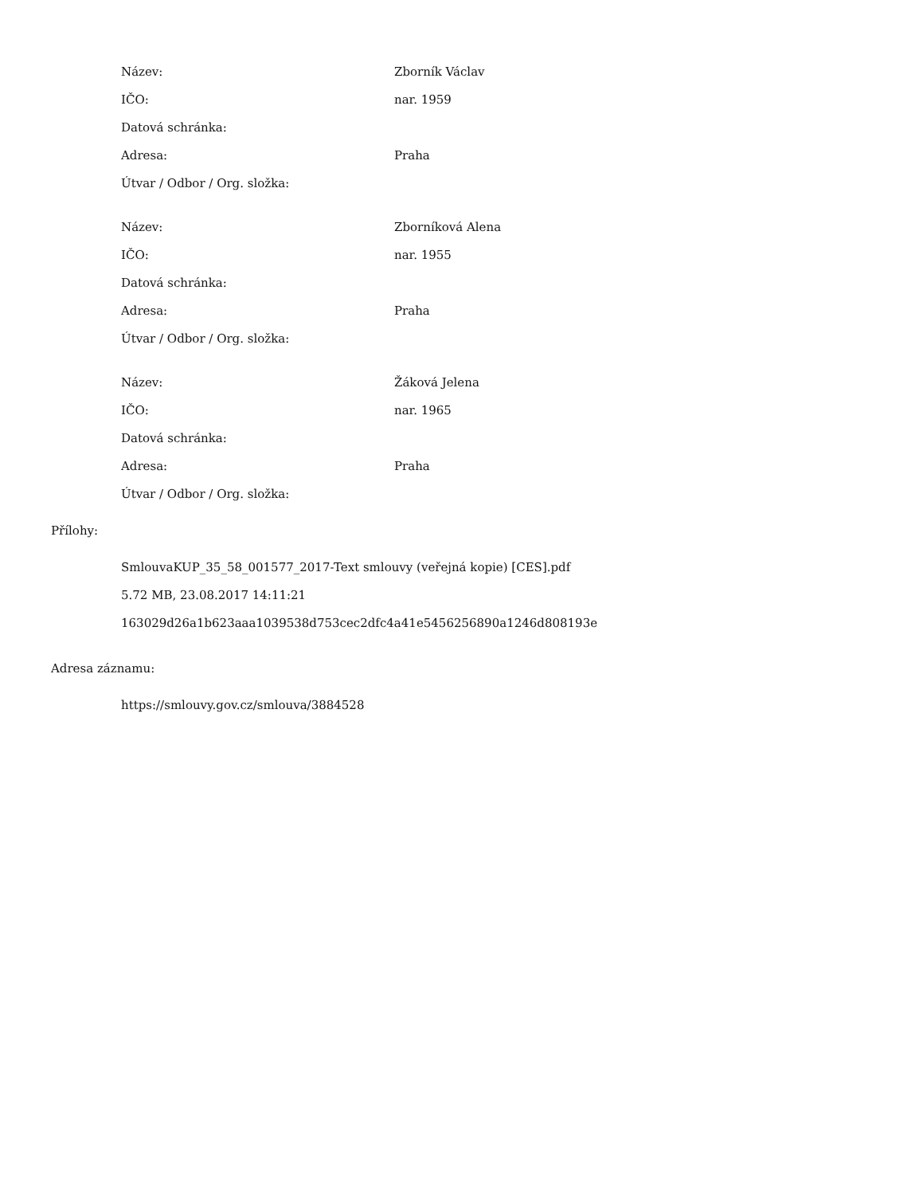| Název: | Zborník Václav |
| IČO: | nar. 1959 |
| Datová schránka: | |
| Adresa: | Praha |
| Útvar / Odbor / Org. složka: | |
| Název: | Zborníková Alena |
| IČO: | nar. 1955 |
| Datová schránka: | |
| Adresa: | Praha |
| Útvar / Odbor / Org. složka: | |
| Název: | Žáková Jelena |
| IČO: | nar. 1965 |
| Datová schránka: | |
| Adresa: | Praha |
| Útvar / Odbor / Org. složka: | |
Přílohy:
SmlouvaKUP_35_58_001577_2017-Text smlouvy (veřejná kopie) [CES].pdf
5.72 MB, 23.08.2017 14:11:21
163029d26a1b623aaa1039538d753cec2dfc4a41e5456256890a1246d808193e
Adresa záznamu:
https://smlouvy.gov.cz/smlouva/3884528